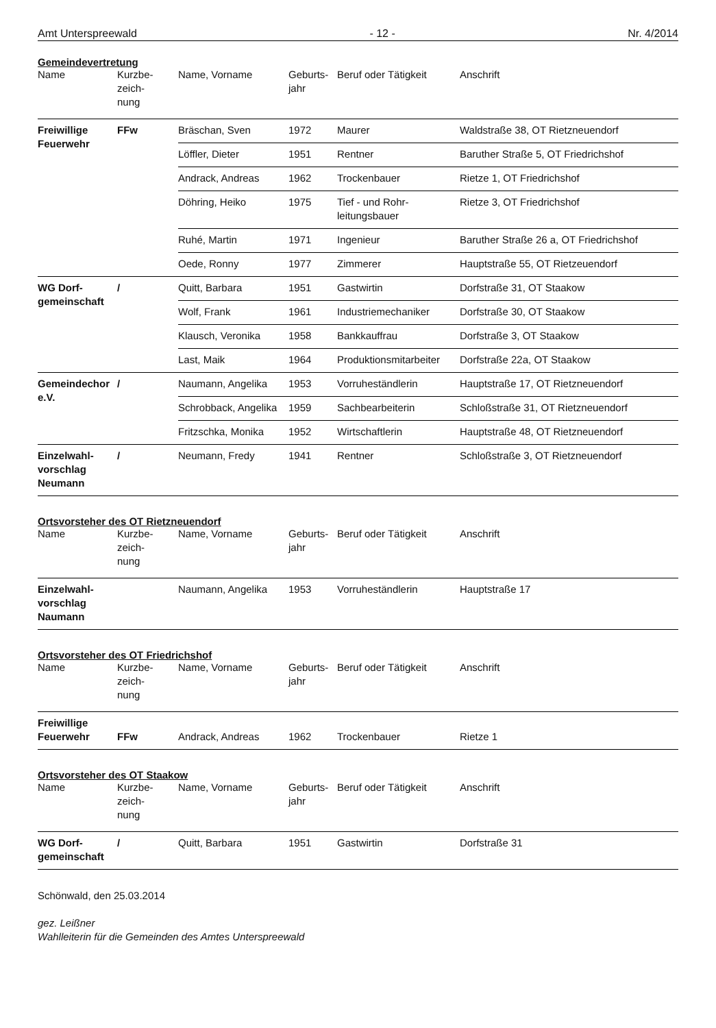Amt Unterspreewald - 12 - Nr. 4/2014
Gemeindevertretung
| Name | Kurzbe- zeich- nung | Name, Vorname | Geburts- jahr | Beruf oder Tätigkeit | Anschrift |
| --- | --- | --- | --- | --- | --- |
| Freiwillige Feuerwehr | FFw | Bräschan, Sven | 1972 | Maurer | Waldstraße 38, OT Rietzneuendorf |
| | | Löffler, Dieter | 1951 | Rentner | Baruther Straße 5, OT Friedrichshof |
| | | Andrack, Andreas | 1962 | Trockenbauer | Rietze 1, OT Friedrichshof |
| | | Döhring, Heiko | 1975 | Tief - und Rohr- leitungsbauer | Rietze 3, OT Friedrichshof |
| | | Ruhé, Martin | 1971 | Ingenieur | Baruther Straße 26 a, OT Friedrichshof |
| | | Oede, Ronny | 1977 | Zimmerer | Hauptstraße 55, OT Rietzeuendorf |
| WG Dorf- gemeinschaft | / | Quitt, Barbara | 1951 | Gastwirtin | Dorfstraße 31, OT Staakow |
| | | Wolf, Frank | 1961 | Industriemechaniker | Dorfstraße 30, OT Staakow |
| | | Klausch, Veronika | 1958 | Bankkauffrau | Dorfstraße 3, OT Staakow |
| | | Last, Maik | 1964 | Produktionsmitarbeiter | Dorfstraße 22a, OT Staakow |
| Gemeindechor e.V. | / | Naumann, Angelika | 1953 | Vorruheständlerin | Hauptstraße 17, OT Rietzneuendorf |
| | | Schrobback, Angelika | 1959 | Sachbearbeiterin | Schloßstraße 31, OT Rietzneuendorf |
| | | Fritzschka, Monika | 1952 | Wirtschaftlerin | Hauptstraße 48, OT Rietzneuendorf |
| Einzelwahl- vorschlag Neumann | / | Neumann, Fredy | 1941 | Rentner | Schloßstraße 3, OT Rietzneuendorf |
Ortsvorsteher des OT Rietzneuendorf
| Name | Kurzbe- zeich- nung | Name, Vorname | Geburts- jahr | Beruf oder Tätigkeit | Anschrift |
| --- | --- | --- | --- | --- | --- |
| Einzelwahl- vorschlag Naumann | | Naumann, Angelika | 1953 | Vorruheständlerin | Hauptstraße 17 |
Ortsvorsteher des OT Friedrichshof
| Name | Kurzbe- zeich- nung | Name, Vorname | Geburts- jahr | Beruf oder Tätigkeit | Anschrift |
| --- | --- | --- | --- | --- | --- |
| Freiwillige Feuerwehr | FFw | Andrack, Andreas | 1962 | Trockenbauer | Rietze 1 |
Ortsvorsteher des OT Staakow
| Name | Kurzbe- zeich- nung | Name, Vorname | Geburts- jahr | Beruf oder Tätigkeit | Anschrift |
| --- | --- | --- | --- | --- | --- |
| WG Dorf- gemeinschaft | / | Quitt, Barbara | 1951 | Gastwirtin | Dorfstraße 31 |
Schönwald, den 25.03.2014
gez. Leißner
Wahlleiterin für die Gemeinden des Amtes Unterspreewald